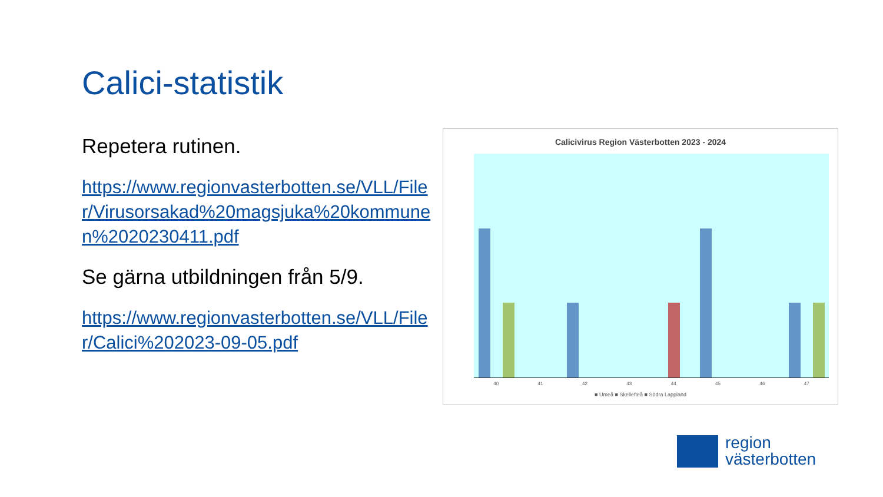Calici-statistik
Repetera rutinen.
https://www.regionvasterbotten.se/VLL/Filer/Virusorsakad%20magsjuka%20kommunen%2020230411.pdf
Se gärna utbildningen från 5/9.
https://www.regionvasterbotten.se/VLL/Filer/Calici%202023-09-05.pdf
Calicivirus Region Västerbotten 2023 - 2024
40 41 42 43 44 45 46 47
■ Umeå ■ Skellefteå ■ Södra Lappland
region
västerbotten